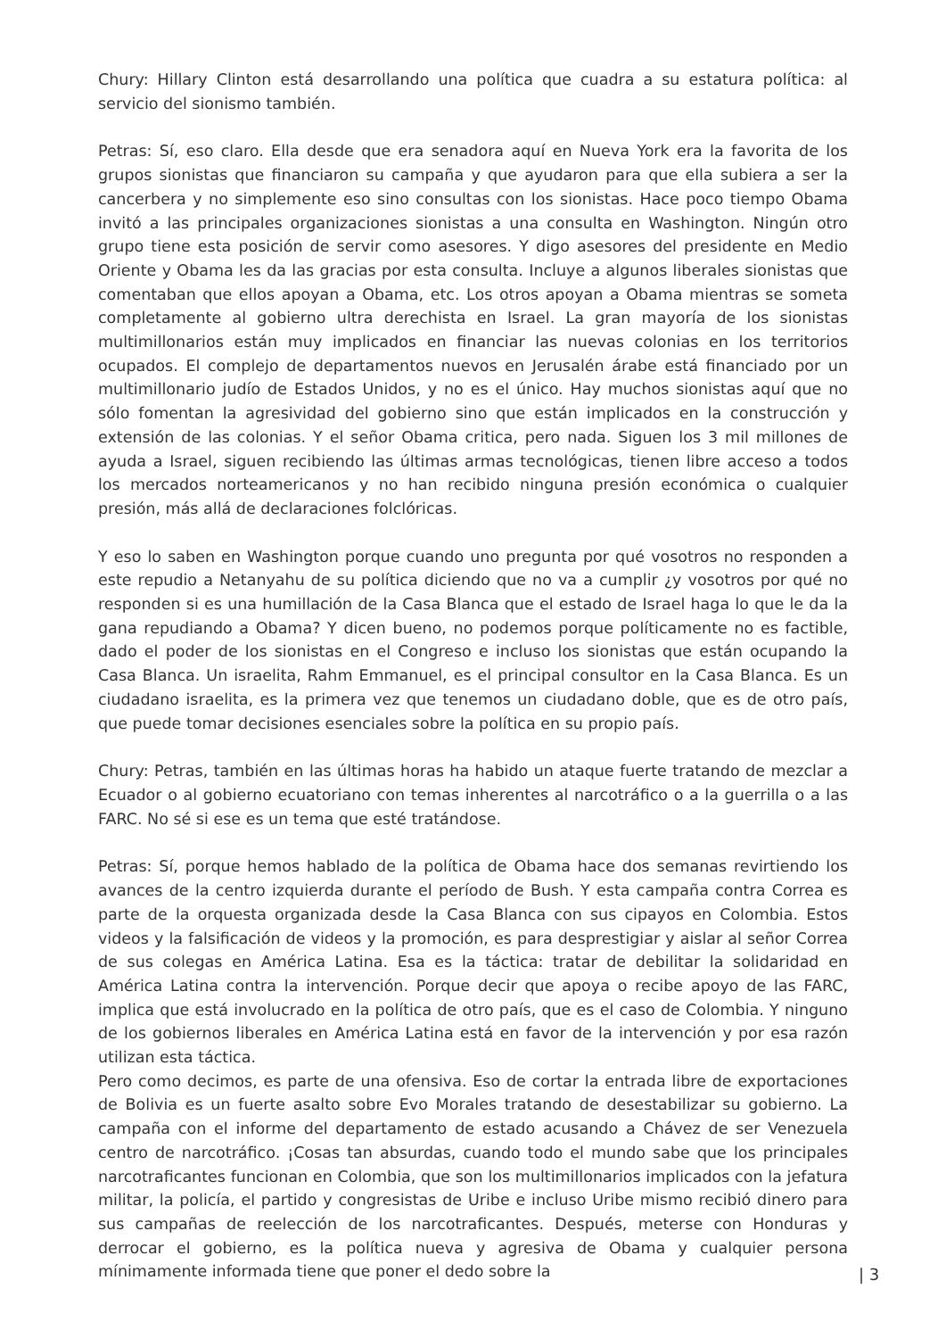Chury: Hillary Clinton está desarrollando una política que cuadra a su estatura política: al servicio del sionismo también.
Petras: Sí, eso claro. Ella desde que era senadora aquí en Nueva York era la favorita de los grupos sionistas que financiaron su campaña y que ayudaron para que ella subiera a ser la cancerbera y no simplemente eso sino consultas con los sionistas. Hace poco tiempo Obama invitó a las principales organizaciones sionistas a una consulta en Washington. Ningún otro grupo tiene esta posición de servir como asesores. Y digo asesores del presidente en Medio Oriente y Obama les da las gracias por esta consulta. Incluye a algunos liberales sionistas que comentaban que ellos apoyan a Obama, etc. Los otros apoyan a Obama mientras se someta completamente al gobierno ultra derechista en Israel. La gran mayoría de los sionistas multimillonarios están muy implicados en financiar las nuevas colonias en los territorios ocupados. El complejo de departamentos nuevos en Jerusalén árabe está financiado por un multimillonario judío de Estados Unidos, y no es el único. Hay muchos sionistas aquí que no sólo fomentan la agresividad del gobierno sino que están implicados en la construcción y extensión de las colonias. Y el señor Obama critica, pero nada. Siguen los 3 mil millones de ayuda a Israel, siguen recibiendo las últimas armas tecnológicas, tienen libre acceso a todos los mercados norteamericanos y no han recibido ninguna presión económica o cualquier presión, más allá de declaraciones folclóricas.
Y eso lo saben en Washington porque cuando uno pregunta por qué vosotros no responden a este repudio a Netanyahu de su política diciendo que no va a cumplir ¿y vosotros por qué no responden si es una humillación de la Casa Blanca que el estado de Israel haga lo que le da la gana repudiando a Obama? Y dicen bueno, no podemos porque políticamente no es factible, dado el poder de los sionistas en el Congreso e incluso los sionistas que están ocupando la Casa Blanca. Un israelita, Rahm Emmanuel, es el principal consultor en la Casa Blanca. Es un ciudadano israelita, es la primera vez que tenemos un ciudadano doble, que es de otro país, que puede tomar decisiones esenciales sobre la política en su propio país.
Chury: Petras, también en las últimas horas ha habido un ataque fuerte tratando de mezclar a Ecuador o al gobierno ecuatoriano con temas inherentes al narcotráfico o a la guerrilla o a las FARC. No sé si ese es un tema que esté tratándose.
Petras: Sí, porque hemos hablado de la política de Obama hace dos semanas revirtiendo los avances de la centro izquierda durante el período de Bush. Y esta campaña contra Correa es parte de la orquesta organizada desde la Casa Blanca con sus cipayos en Colombia. Estos videos y la falsificación de videos y la promoción, es para desprestigiar y aislar al señor Correa de sus colegas en América Latina. Esa es la táctica: tratar de debilitar la solidaridad en América Latina contra la intervención. Porque decir que apoya o recibe apoyo de las FARC, implica que está involucrado en la política de otro país, que es el caso de Colombia. Y ninguno de los gobiernos liberales en América Latina está en favor de la intervención y por esa razón utilizan esta táctica.
Pero como decimos, es parte de una ofensiva. Eso de cortar la entrada libre de exportaciones de Bolivia es un fuerte asalto sobre Evo Morales tratando de desestabilizar su gobierno. La campaña con el informe del departamento de estado acusando a Chávez de ser Venezuela centro de narcotráfico. ¡Cosas tan absurdas, cuando todo el mundo sabe que los principales narcotraficantes funcionan en Colombia, que son los multimillonarios implicados con la jefatura militar, la policía, el partido y congresistas de Uribe e incluso Uribe mismo recibió dinero para sus campañas de reelección de los narcotraficantes. Después, meterse con Honduras y derrocar el gobierno, es la política nueva y agresiva de Obama y cualquier persona mínimamente informada tiene que poner el dedo sobre la
| 3